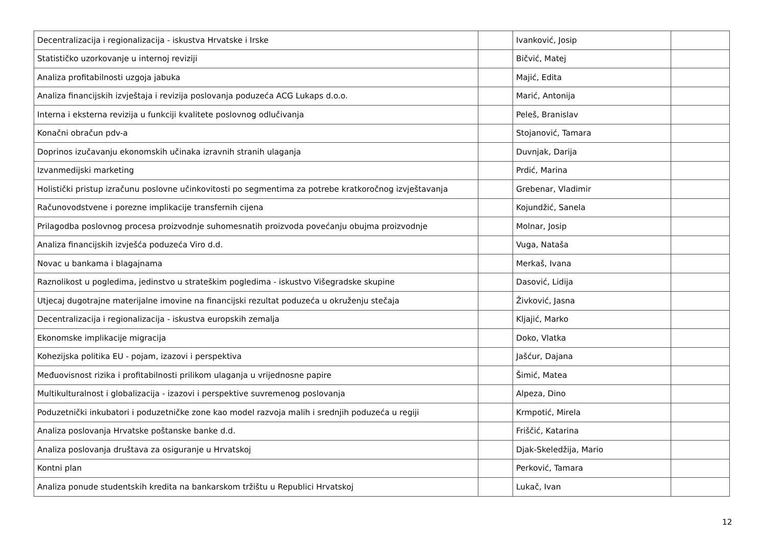| Decentralizacija i regionalizacija - iskustva Hrvatske i Irske | | Ivanković, Josip | |
| Statističko uzorkovanje u internoj reviziji | | Bičvić, Matej | |
| Analiza profitabilnosti uzgoja jabuka | | Majić, Edita | |
| Analiza financijskih izvještaja i revizija poslovanja poduzeća ACG Lukaps d.o.o. | | Marić, Antonija | |
| Interna i eksterna revizija u funkciji kvalitete poslovnog odlučivanja | | Peleš, Branislav | |
| Konačni obračun pdv-a | | Stojanović, Tamara | |
| Doprinos izučavanju ekonomskih učinaka izravnih stranih ulaganja | | Duvnjak, Darija | |
| Izvanmedijski marketing | | Prdić, Marina | |
| Holistički pristup izračunu poslovne učinkovitosti po segmentima za potrebe kratkoročnog izvještavanja | | Grebenar, Vladimir | |
| Računovodstvene i porezne implikacije transfernih cijena | | Kojundžić, Sanela | |
| Prilagodba poslovnog procesa proizvodnje suhomesnatih proizvoda povećanju obujma proizvodnje | | Molnar, Josip | |
| Analiza financijskih izvješća poduzeća Viro d.d. | | Vuga, Nataša | |
| Novac u bankama i blagajnama | | Merkaš, Ivana | |
| Raznolikost u pogledima, jedinstvo u strateškim pogledima - iskustvo Višegradske skupine | | Dasović, Lidija | |
| Utjecaj dugotrajne materijalne imovine na financijski rezultat poduzeća u okruženju stečaja | | Živković, Jasna | |
| Decentralizacija i regionalizacija - iskustva europskih zemalja | | Kljajić, Marko | |
| Ekonomske implikacije migracija | | Doko, Vlatka | |
| Kohezijska politika EU - pojam, izazovi i perspektiva | | Jašćur, Dajana | |
| Međuovisnost rizika i profitabilnosti prilikom ulaganja u vrijednosne papire | | Šimić, Matea | |
| Multikulturalnost i globalizacija - izazovi i perspektive suvremenog poslovanja | | Alpeza, Dino | |
| Poduzetnički inkubatori i poduzetničke zone kao model razvoja malih i srednjih poduzeća u regiji | | Krmpotić, Mirela | |
| Analiza poslovanja Hrvatske poštanske banke d.d. | | Friščić, Katarina | |
| Analiza poslovanja društava za osiguranje u Hrvatskoj | | Djak-Skeledžija, Mario | |
| Kontni plan | | Perković, Tamara | |
| Analiza ponude studentskih kredita na bankarskom tržištu u Republici Hrvatskoj | | Lukač, Ivan | |
12